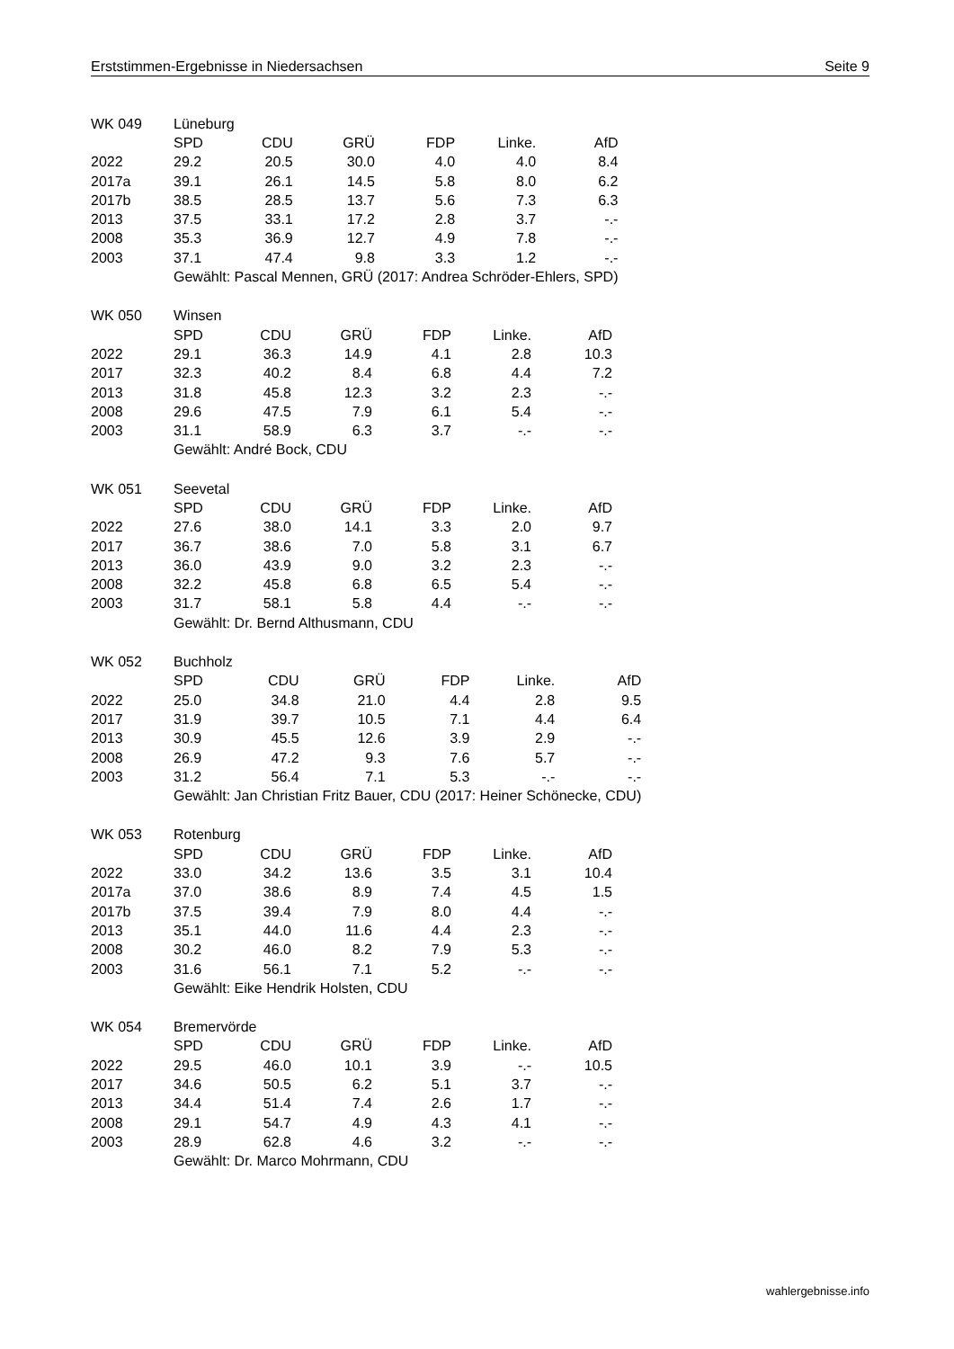Erststimmen-Ergebnisse in Niedersachsen Seite 9
| WK 049 | Lüneburg | | | | | |
| | SPD | CDU | GRÜ | FDP | Linke. | AfD |
| 2022 | 29.2 | 20.5 | 30.0 | 4.0 | 4.0 | 8.4 |
| 2017a | 39.1 | 26.1 | 14.5 | 5.8 | 8.0 | 6.2 |
| 2017b | 38.5 | 28.5 | 13.7 | 5.6 | 7.3 | 6.3 |
| 2013 | 37.5 | 33.1 | 17.2 | 2.8 | 3.7 | -.- |
| 2008 | 35.3 | 36.9 | 12.7 | 4.9 | 7.8 | -.- |
| 2003 | 37.1 | 47.4 | 9.8 | 3.3 | 1.2 | -.- |
| | Gewählt: Pascal Mennen, GRÜ (2017: Andrea Schröder-Ehlers, SPD) | | | | | |
| WK 050 | Winsen | | | | | |
| | SPD | CDU | GRÜ | FDP | Linke. | AfD |
| 2022 | 29.1 | 36.3 | 14.9 | 4.1 | 2.8 | 10.3 |
| 2017 | 32.3 | 40.2 | 8.4 | 6.8 | 4.4 | 7.2 |
| 2013 | 31.8 | 45.8 | 12.3 | 3.2 | 2.3 | -.- |
| 2008 | 29.6 | 47.5 | 7.9 | 6.1 | 5.4 | -.- |
| 2003 | 31.1 | 58.9 | 6.3 | 3.7 | -.- | -.- |
| | Gewählt: André Bock, CDU | | | | | |
| WK 051 | Seevetal | | | | | |
| | SPD | CDU | GRÜ | FDP | Linke. | AfD |
| 2022 | 27.6 | 38.0 | 14.1 | 3.3 | 2.0 | 9.7 |
| 2017 | 36.7 | 38.6 | 7.0 | 5.8 | 3.1 | 6.7 |
| 2013 | 36.0 | 43.9 | 9.0 | 3.2 | 2.3 | -.- |
| 2008 | 32.2 | 45.8 | 6.8 | 6.5 | 5.4 | -.- |
| 2003 | 31.7 | 58.1 | 5.8 | 4.4 | -.- | -.- |
| | Gewählt: Dr. Bernd Althusmann, CDU | | | | | |
| WK 052 | Buchholz | | | | | |
| | SPD | CDU | GRÜ | FDP | Linke. | AfD |
| 2022 | 25.0 | 34.8 | 21.0 | 4.4 | 2.8 | 9.5 |
| 2017 | 31.9 | 39.7 | 10.5 | 7.1 | 4.4 | 6.4 |
| 2013 | 30.9 | 45.5 | 12.6 | 3.9 | 2.9 | -.- |
| 2008 | 26.9 | 47.2 | 9.3 | 7.6 | 5.7 | -.- |
| 2003 | 31.2 | 56.4 | 7.1 | 5.3 | -.- | -.- |
| | Gewählt: Jan Christian Fritz Bauer, CDU (2017: Heiner Schönecke, CDU) | | | | | |
| WK 053 | Rotenburg | | | | | |
| | SPD | CDU | GRÜ | FDP | Linke. | AfD |
| 2022 | 33.0 | 34.2 | 13.6 | 3.5 | 3.1 | 10.4 |
| 2017a | 37.0 | 38.6 | 8.9 | 7.4 | 4.5 | 1.5 |
| 2017b | 37.5 | 39.4 | 7.9 | 8.0 | 4.4 | -.- |
| 2013 | 35.1 | 44.0 | 11.6 | 4.4 | 2.3 | -.- |
| 2008 | 30.2 | 46.0 | 8.2 | 7.9 | 5.3 | -.- |
| 2003 | 31.6 | 56.1 | 7.1 | 5.2 | -.- | -.- |
| | Gewählt: Eike Hendrik Holsten, CDU | | | | | |
| WK 054 | Bremervörde | | | | | |
| | SPD | CDU | GRÜ | FDP | Linke. | AfD |
| 2022 | 29.5 | 46.0 | 10.1 | 3.9 | -.- | 10.5 |
| 2017 | 34.6 | 50.5 | 6.2 | 5.1 | 3.7 | -.- |
| 2013 | 34.4 | 51.4 | 7.4 | 2.6 | 1.7 | -.- |
| 2008 | 29.1 | 54.7 | 4.9 | 4.3 | 4.1 | -.- |
| 2003 | 28.9 | 62.8 | 4.6 | 3.2 | -.- | -.- |
| | Gewählt: Dr. Marco Mohrmann, CDU | | | | | |
wahlergebnisse.info